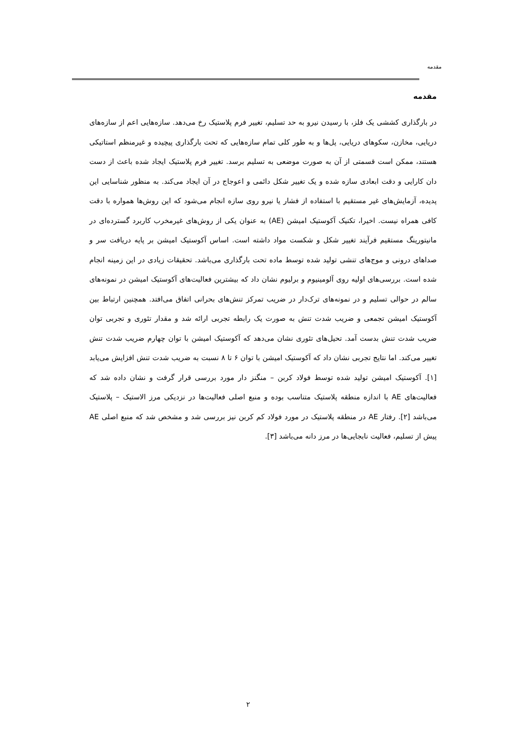مقدمه
مقدمه
در بارگذاری کششی یک فلز، با رسیدن نیرو به حد تسلیم، تغییر فرم پلاستیک رخ می‌دهد. سازه‌هایی اعم از سازه‌های دریایی، مخازن، سکوهای دریایی، پل‌ها و به طور کلی تمام سازه‌هایی که تحت بارگذاری پیچیده و غیرمنظم استاتیکی هستند، ممکن است قسمتی از آن به صورت موضعی به تسلیم برسد. تغییر فرم پلاستیک ایجاد شده باعث از دست دان کارایی و دقت ابعادی سازه شده و یک تغییر شکل دائمی و اعوجاج در آن ایجاد می‌کند. به منظور شناسایی این پدیده، آزمایش‌های غیر مستقیم با استفاده از فشار یا نیرو روی سازه انجام می‌شود که این روش‌ها همواره با دقت کافی همراه نیست. اخیرا، تکنیک آکوستیک امیشن (AE) به عنوان یکی از روش‌های غیرمخرب کاربرد گسترده‌ای در مانیتورینگ مستقیم فرآیند تغییر شکل و شکست مواد داشته است. اساس آکوستیک امیشن بر پایه دریافت سر و صداهای درونی و موج‌های تنشی تولید شده توسط ماده تحت بارگذاری می‌باشد. تحقیقات زیادی در این زمینه انجام شده است. بررسی‌های اولیه روی آلومینیوم و برلیوم نشان داد که بیشترین فعالیت‌های آکوستیک امیشن در نمونه‌های سالم در حوالی تسلیم و در نمونه‌های ترک‌دار در ضریب تمرکز تنش‌های بحرانی اتفاق می‌افتد. همچنین ارتباط بین آکوستیک امیشن تجمعی و ضریب شدت تنش به صورت یک رابطه تجربی ارائه شد و مقدار تئوری و تجربی توان ضریب شدت تنش بدست آمد. تحیل‌های تئوری نشان می‌دهد که آکوستیک امیشن با توان چهارم ضریب شدت تنش تغییر می‌کند. اما نتایج تجربی نشان داد که آکوستیک امیشن با توان ۶ تا ۸ نسبت به ضریب شدت تنش افزایش می‌یابد [۱]. آکوستیک امیشن تولید شده توسط فولاد کربن – منگنز دار مورد بررسی قرار گرفت و نشان داده شد که فعالیت‌های AE با اندازه منطقه پلاستیک متناسب بوده و منبع اصلی فعالیت‌ها در نزدیکی مرز الاستیک – پلاستیک می‌باشد [۲]. رفتار AE در منطقه پلاستیک در مورد فولاد کم کربن نیز بررسی شد و مشخص شد که منبع اصلی AE پیش از تسلیم، فعالیت نابجایی‌ها در مرز دانه می‌باشد [۳].
۲